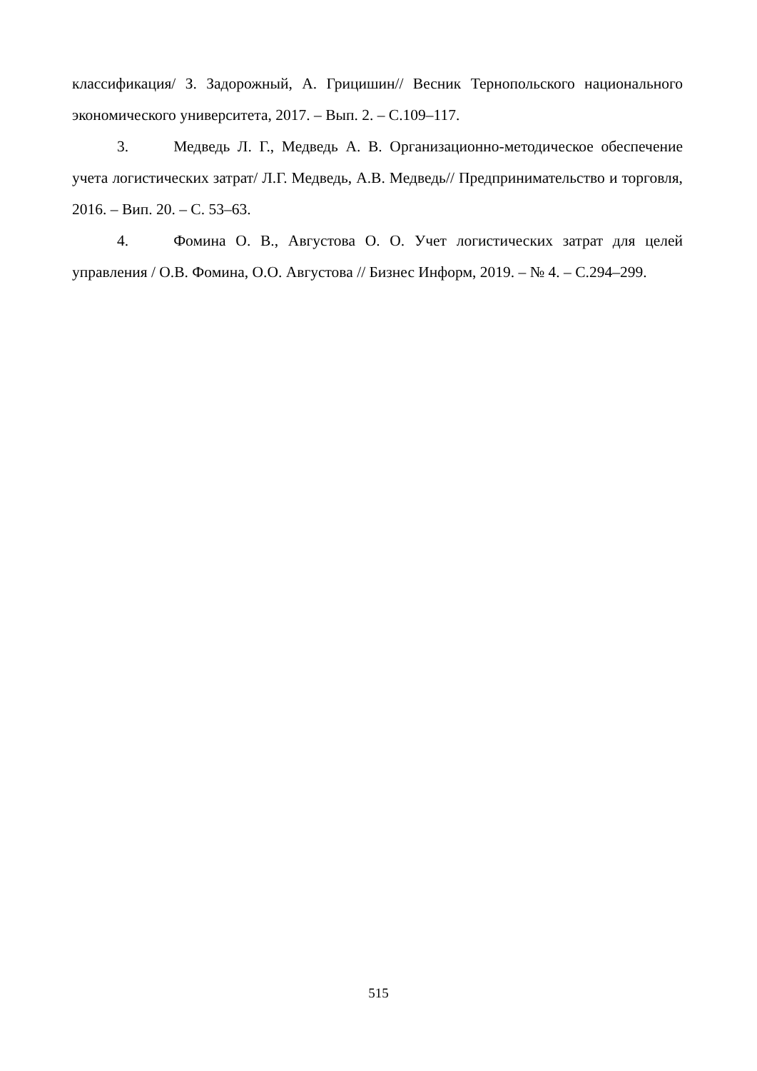классификация/ З. Задорожный, А. Грицишин// Весник Тернопольского национального экономического университета, 2017. – Вып. 2. – С.109–117.
3. Медведь Л. Г., Медведь А. В. Организационно-методическое обеспечение учета логистических затрат/ Л.Г. Медведь, А.В. Медведь// Предпринимательство и торговля, 2016. – Вип. 20. – С. 53–63.
4. Фомина О. В., Августова О. О. Учет логистических затрат для целей управления / О.В. Фомина, О.О. Августова // Бизнес Информ, 2019. – № 4. – С.294–299.
515